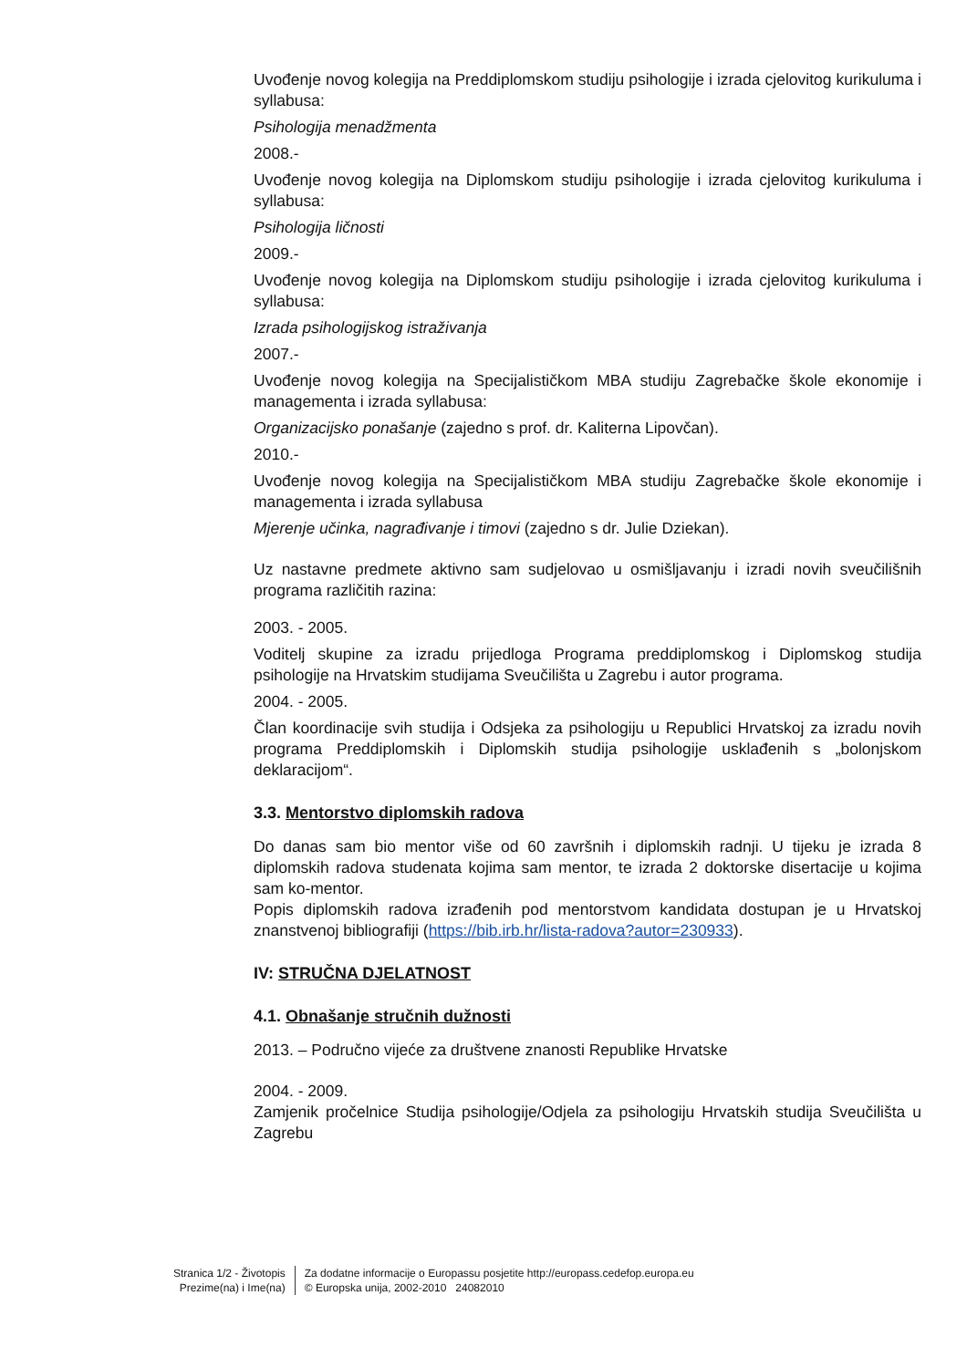Uvođenje novog kolegija na Preddiplomskom studiju psihologije i izrada cjelovitog kurikuluma i syllabusa:
Psihologija menadžmenta
2008.-
Uvođenje novog kolegija na Diplomskom studiju psihologije i izrada cjelovitog kurikuluma i syllabusa:
Psihologija ličnosti
2009.-
Uvođenje novog kolegija na Diplomskom studiju psihologije i izrada cjelovitog kurikuluma i syllabusa:
Izrada psihologijskog istraživanja
2007.-
Uvođenje novog kolegija na Specijalističkom MBA studiju Zagrebačke škole ekonomije i managementa i izrada syllabusa:
Organizacijsko ponašanje (zajedno s prof. dr. Kaliterna Lipovčan).
2010.-
Uvođenje novog kolegija na Specijalističkom MBA studiju Zagrebačke škole ekonomije i managementa i izrada syllabusa
Mjerenje učinka, nagrađivanje i timovi (zajedno s dr. Julie Dziekan).
Uz nastavne predmete aktivno sam sudjelovao u osmišljavanju i izradi novih sveučilišnih programa različitih razina:
2003. - 2005.
Voditelj skupine za izradu prijedloga Programa preddiplomskog i Diplomskog studija psihologije na Hrvatskim studijama Sveučilišta u Zagrebu i autor programa.
2004. - 2005.
Član koordinacije svih studija i Odsjeka za psihologiju u Republici Hrvatskoj za izradu novih programa Preddiplomskih i Diplomskih studija psihologije usklađenih s „bolonjskom deklaracijom“.
3.3. Mentorstvo diplomskih radova
Do danas sam bio mentor više od 60 završnih i diplomskih radnji. U tijeku je izrada 8 diplomskih radova studenata kojima sam mentor, te izrada 2 doktorske disertacije u kojima sam ko-mentor.
Popis diplomskih radova izrađenih pod mentorstvom kandidata dostupan je u Hrvatskoj znanstvenoj bibliografiji (https://bib.irb.hr/lista-radova?autor=230933).
IV: STRUČNA DJELATNOST
4.1. Obnašanje stručnih dužnosti
2013. – Područno vijeće za društvene znanosti Republike Hrvatske
2004. - 2009.
Zamjenik pročelnice Studija psihologije/Odjela za psihologiju Hrvatskih studija Sveučilišta u Zagrebu
Stranica 1/2 - Životopis
Prezime(na) i Ime(na)
Za dodatne informacije o Europassu posjetite http://europass.cedefop.europa.eu
© Europska unija, 2002-2010 24082010